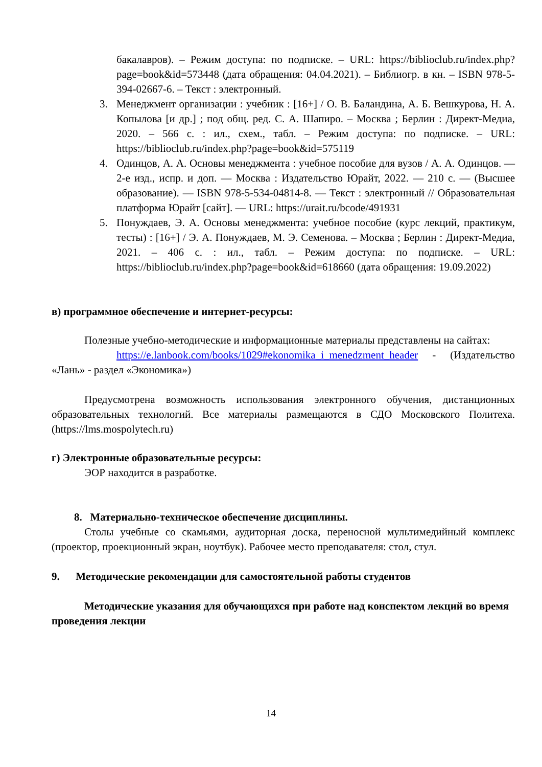бакалавров). – Режим доступа: по подписке. – URL: https://biblioclub.ru/index.php?page=book&id=573448 (дата обращения: 04.04.2021). – Библиогр. в кн. – ISBN 978-5-394-02667-6. – Текст : электронный.
3. Менеджмент организации : учебник : [16+] / О. В. Баландина, А. Б. Вешкурова, Н. А. Копылова [и др.] ; под общ. ред. С. А. Шапиро. – Москва ; Берлин : Директ-Медиа, 2020. – 566 с. : ил., схем., табл. – Режим доступа: по подписке. – URL: https://biblioclub.ru/index.php?page=book&id=575119
4. Одинцов, А. А. Основы менеджмента : учебное пособие для вузов / А. А. Одинцов. — 2-е изд., испр. и доп. — Москва : Издательство Юрайт, 2022. — 210 с. — (Высшее образование). — ISBN 978-5-534-04814-8. — Текст : электронный // Образовательная платформа Юрайт [сайт]. — URL: https://urait.ru/bcode/491931
5. Понуждаев, Э. А. Основы менеджмента: учебное пособие (курс лекций, практикум, тесты) : [16+] / Э. А. Понуждаев, М. Э. Семенова. – Москва ; Берлин : Директ-Медиа, 2021. – 406 с. : ил., табл. – Режим доступа: по подписке. – URL: https://biblioclub.ru/index.php?page=book&id=618660 (дата обращения: 19.09.2022)
в) программное обеспечение и интернет-ресурсы:
Полезные учебно-методические и информационные материалы представлены на сайтах:
https://e.lanbook.com/books/1029#ekonomika_i_menedzment_header - (Издательство «Лань» - раздел «Экономика»)
Предусмотрена возможность использования электронного обучения, дистанционных образовательных технологий. Все материалы размещаются в СДО Московского Политеха. (https://lms.mospolytech.ru)
г) Электронные образовательные ресурсы:
ЭОР находится в разработке.
8. Материально-техническое обеспечение дисциплины.
Столы учебные со скамьями, аудиторная доска, переносной мультимедийный комплекс (проектор, проекционный экран, ноутбук). Рабочее место преподавателя: стол, стул.
9. Методические рекомендации для самостоятельной работы студентов
Методические указания для обучающихся при работе над конспектом лекций во время проведения лекции
14